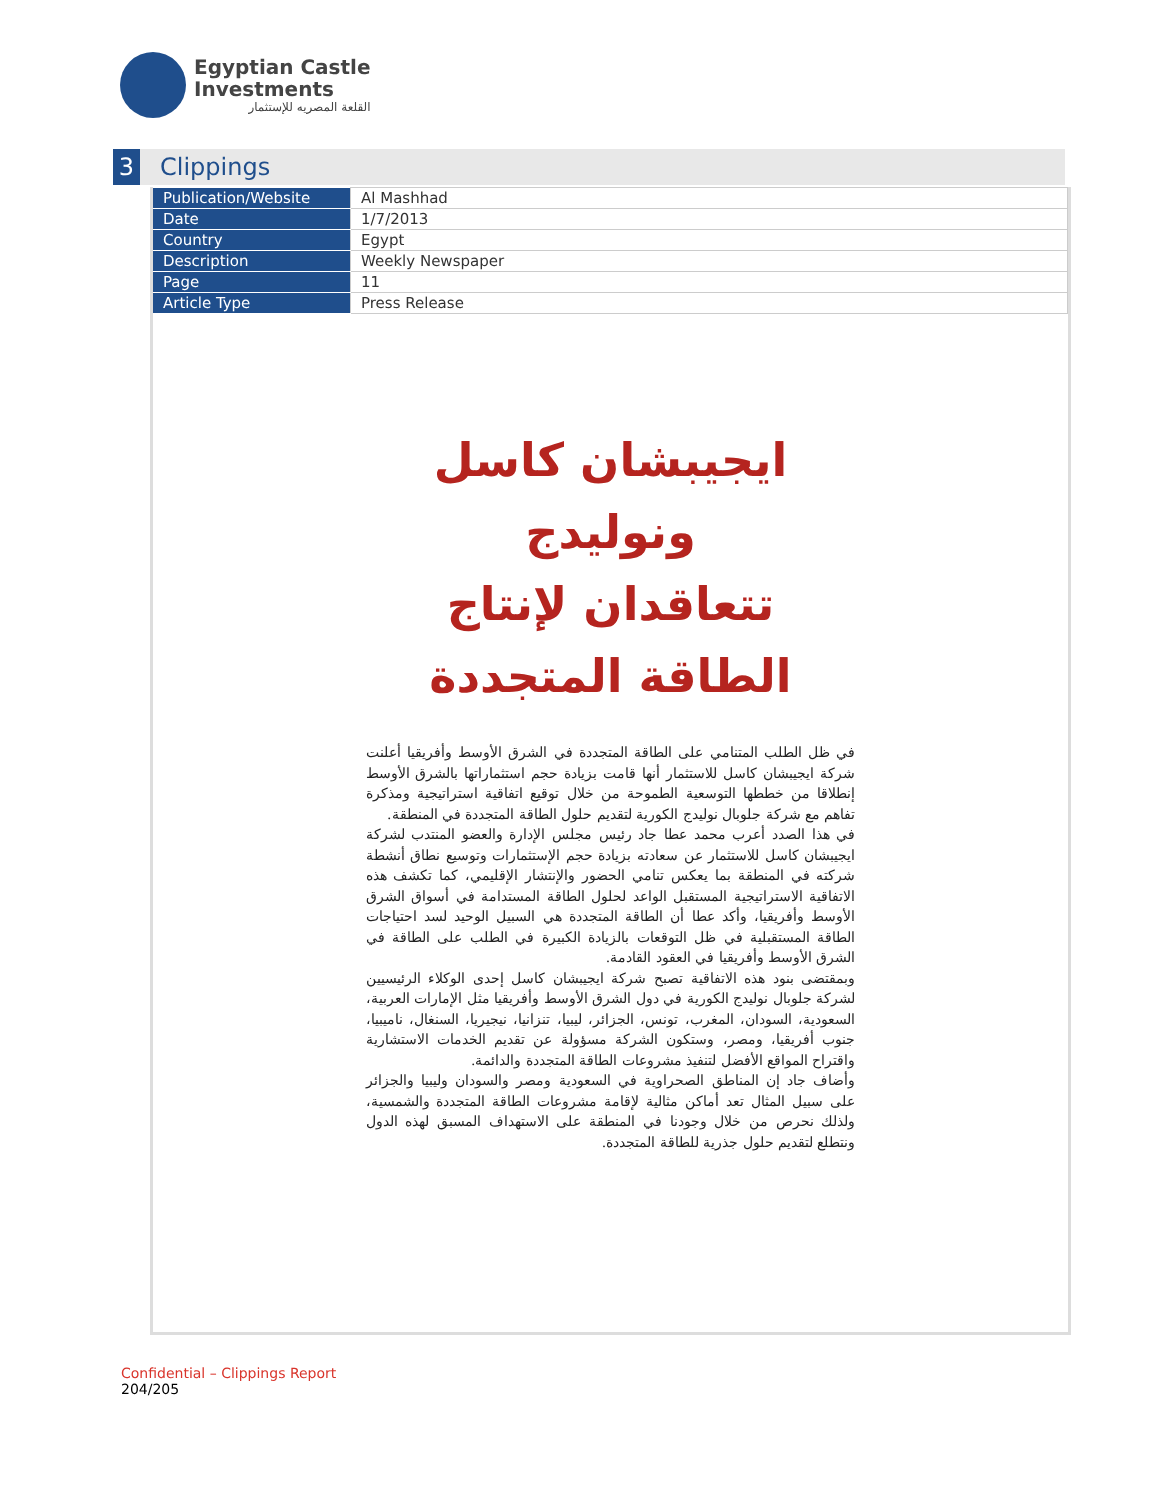Egyptian Castle
Investments
القلعة المصريه للإستثمار
3
Clippings
| Publication/Website | Al Mashhad |
| Date | 1/7/2013 |
| Country | Egypt |
| Description | Weekly Newspaper |
| Page | 11 |
| Article Type | Press Release |
ايجيبشان كاسل ونوليدج
تتعاقدان لإنتاج الطاقة المتجددة
في ظل الطلب المتنامي على الطاقة المتجددة في الشرق الأوسط وأفريقيا أعلنت شركة ايجيبشان كاسل للاستثمار أنها قامت بزيادة حجم استثماراتها بالشرق الأوسط إنطلاقا من خططها التوسعية الطموحة من خلال توقيع اتفاقية استراتيجية ومذكرة تفاهم مع شركة جلوبال نوليدج الكورية لتقديم حلول الطاقة المتجددة في المنطقة.
في هذا الصدد أعرب محمد عطا جاد رئيس مجلس الإدارة والعضو المنتدب لشركة ايجيبشان كاسل للاستثمار عن سعادته بزيادة حجم الإستثمارات وتوسيع نطاق أنشطة شركته في المنطقة بما يعكس تنامي الحضور والإنتشار الإقليمي، كما تكشف هذه الاتفاقية الاستراتيجية المستقبل الواعد لحلول الطاقة المستدامة في أسواق الشرق الأوسط وأفريقيا، وأكد عطا أن الطاقة المتجددة هي السبيل الوحيد لسد احتياجات الطاقة المستقبلية في ظل التوقعات بالزيادة الكبيرة في الطلب على الطاقة في الشرق الأوسط وأفريقيا في العقود القادمة.
وبمقتضى بنود هذه الاتفاقية تصبح شركة ايجيبشان كاسل إحدى الوكلاء الرئيسيين لشركة جلوبال نوليدج الكورية في دول الشرق الأوسط وأفريقيا مثل الإمارات العربية، السعودية، السودان، المغرب، تونس، الجزائر، ليبيا، تنزانيا، نيجيريا، السنغال، ناميبيا، جنوب أفريقيا، ومصر، وستكون الشركة مسؤولة عن تقديم الخدمات الاستشارية واقتراح المواقع الأفضل لتنفيذ مشروعات الطاقة المتجددة والدائمة.
وأضاف جاد إن المناطق الصحراوية في السعودية ومصر والسودان وليبيا والجزائر على سبيل المثال تعد أماكن مثالية لإقامة مشروعات الطاقة المتجددة والشمسية، ولذلك نحرص من خلال وجودنا في المنطقة على الاستهداف المسبق لهذه الدول ونتطلع لتقديم حلول جذرية للطاقة المتجددة.
Confidential – Clippings Report
204/205